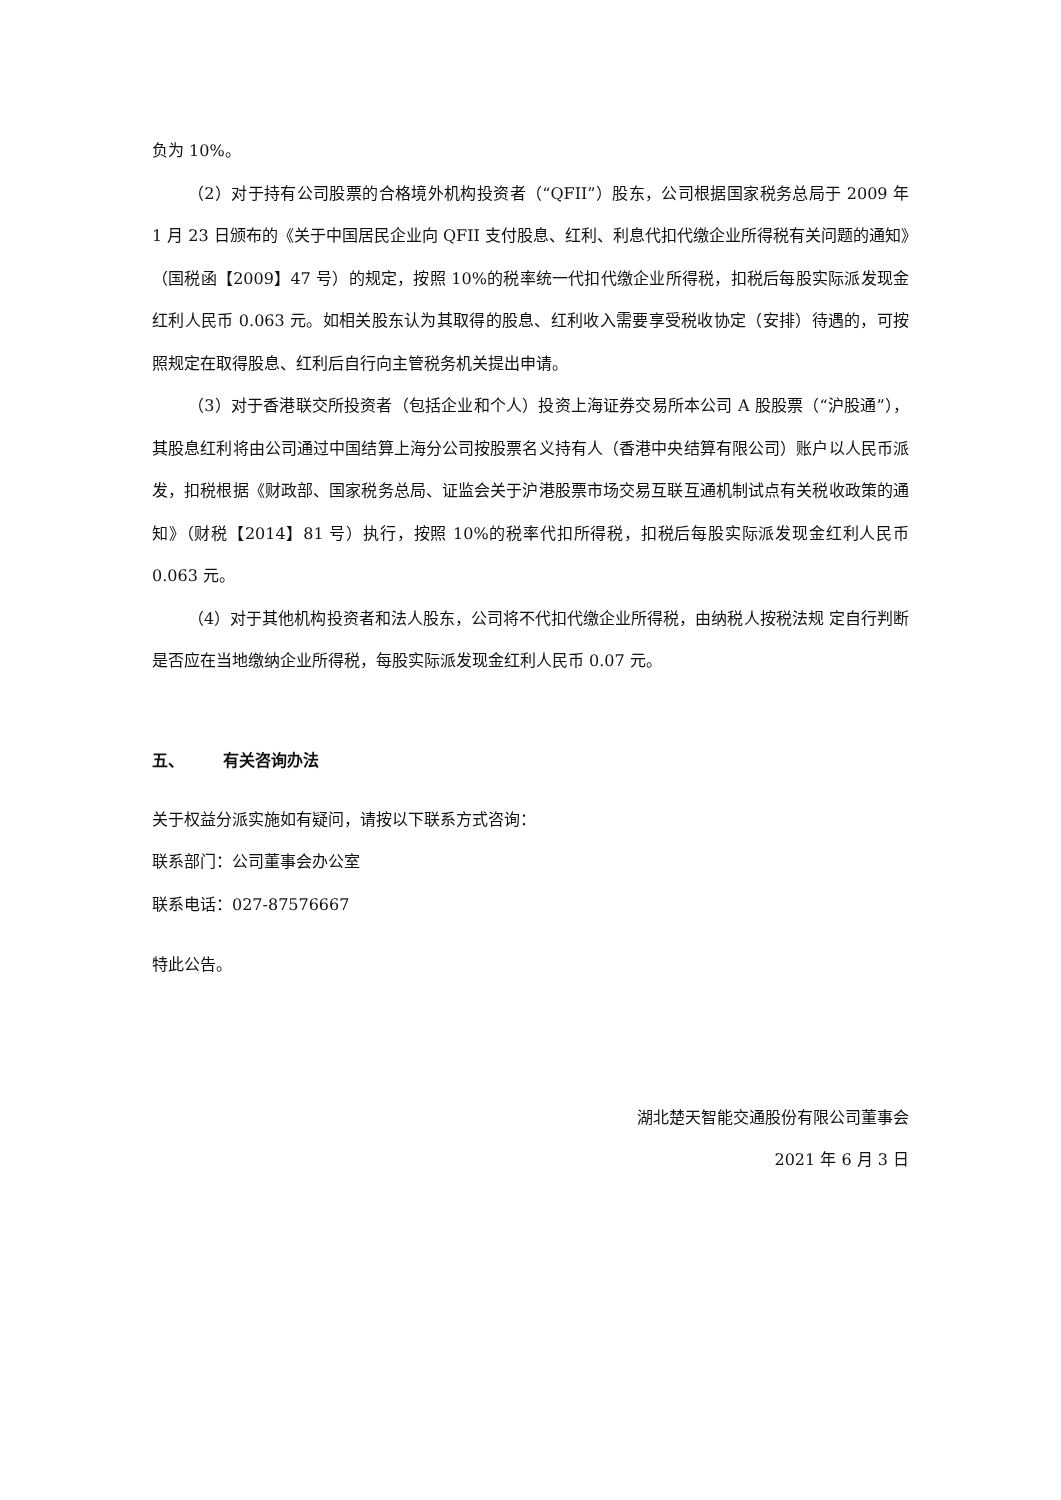负为 10%。
（2）对于持有公司股票的合格境外机构投资者（“QFII”）股东，公司根据国家税务总局于 2009 年 1 月 23 日颁布的《关于中国居民企业向 QFII 支付股息、红利、利息代扣代缴企业所得税有关问题的通知》（国税函【2009】47 号）的规定，按照 10%的税率统一代扣代缴企业所得税，扣税后每股实际派发现金红利人民币 0.063 元。如相关股东认为其取得的股息、红利收入需要享受税收协定（安排）待遇的，可按照规定在取得股息、红利后自行向主管税务机关提出申请。
（3）对于香港联交所投资者（包括企业和个人）投资上海证券交易所本公司 A 股股票（“沪股通”），其股息红利将由公司通过中国结算上海分公司按股票名义持有人（香港中央结算有限公司）账户以人民币派发，扣税根据《财政部、国家税务总局、证监会关于沪港股票市场交易互联互通机制试点有关税收政策的通知》（财税【2014】81 号）执行，按照 10%的税率代扣所得税，扣税后每股实际派发现金红利人民币 0.063 元。
（4）对于其他机构投资者和法人股东，公司将不代扣代缴企业所得税，由纳税人按税法规 定自行判断是否应在当地缴纳企业所得税，每股实际派发现金红利人民币 0.07 元。
五、 有关咨询办法
关于权益分派实施如有疑问，请按以下联系方式咨询：
联系部门：公司董事会办公室
联系电话：027-87576667
特此公告。
湖北楚天智能交通股份有限公司董事会
2021 年 6 月 3 日